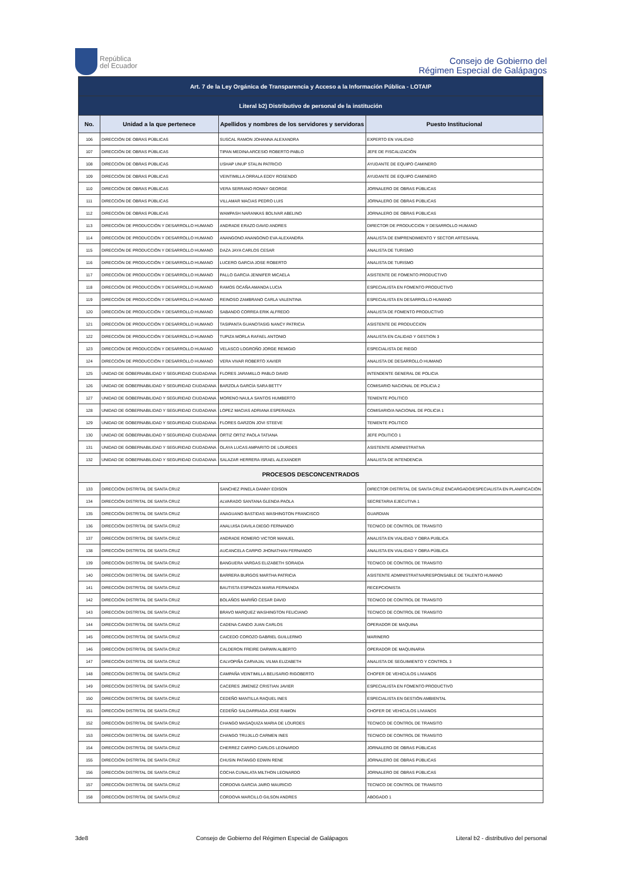República
del Ecuador
Consejo de Gobierno del
Régimen Especial de Galápagos
| Art. 7 de la Ley Orgánica de Transparencia y Acceso a la Información Pública - LOTAIP | | | |
| Literal b2) Distributivo de personal de la institución | | | |
| No. | Unidad a la que pertenece | Apellidos y nombres de los servidores y servidoras | Puesto Institucional |
| 106 | DIRECCIÓN DE OBRAS PÚBLICAS | SUSCAL RAMON JOHANNA ALEXANDRA | EXPERTO EN VIALIDAD |
| 107 | DIRECCIÓN DE OBRAS PÚBLICAS | TIPAN MEDINA ARCESIO ROBERTO PABLO | JEFE DE FISCALIZACIÓN |
| 108 | DIRECCIÓN DE OBRAS PÚBLICAS | USHAP UNUP STALIN PATRICIO | AYUDANTE DE EQUIPO CAMINERO |
| 109 | DIRECCIÓN DE OBRAS PÚBLICAS | VEINTIMILLA ORRALA EDDY ROSENDO | AYUDANTE DE EQUIPO CAMINERO |
| 110 | DIRECCIÓN DE OBRAS PÚBLICAS | VERA SERRANO RONNY GEORGE | JORNALERO DE OBRAS PÚBLICAS |
| 111 | DIRECCIÓN DE OBRAS PÚBLICAS | VILLAMAR MACIAS PEDRO LUIS | JORNALERO DE OBRAS PÚBLICAS |
| 112 | DIRECCIÓN DE OBRAS PÚBLICAS | WAMPASH NARANKAS BOLIVAR ABELINO | JORNALERO DE OBRAS PÚBLICAS |
| 113 | DIRECCIÓN DE PRODUCCIÓN Y DESARROLLO HUMANO | ANDRADE ERAZO DAVID ANDRES | DIRECTOR DE PRODUCCION Y DESARROLLO HUMANO |
| 114 | DIRECCIÓN DE PRODUCCIÓN Y DESARROLLO HUMANO | ANANGONO ANANGONO EVA ALEXANDRA | ANALISTA DE EMPRENDIMIENTO Y SECTOR ARTESANAL |
| 115 | DIRECCIÓN DE PRODUCCIÓN Y DESARROLLO HUMANO | DAZA JAYA CARLOS CESAR | ANALISTA DE TURISMO |
| 116 | DIRECCIÓN DE PRODUCCIÓN Y DESARROLLO HUMANO | LUCERO GARCIA JOSE ROBERTO | ANALISTA DE TURISMO |
| 117 | DIRECCIÓN DE PRODUCCIÓN Y DESARROLLO HUMANO | PALLO GARCIA JENNIFER MICAELA | ASISTENTE DE FOMENTO PRODUCTIVO |
| 118 | DIRECCIÓN DE PRODUCCIÓN Y DESARROLLO HUMANO | RAMOS OCAÑA AMANDA LUCIA | ESPECIALISTA EN FOMENTO PRODUCTIVO |
| 119 | DIRECCIÓN DE PRODUCCIÓN Y DESARROLLO HUMANO | REINOSO ZAMBRANO CARLA VALENTINA | ESPECIALISTA EN DESARROLLO HUMANO |
| 120 | DIRECCIÓN DE PRODUCCIÓN Y DESARROLLO HUMANO | SABANDO CORREA ERIK ALFREDO | ANALISTA DE FOMENTO PRODUCTIVO |
| 121 | DIRECCIÓN DE PRODUCCIÓN Y DESARROLLO HUMANO | TASIPANTA GUANOTASIG NANCY PATRICIA | ASISTENTE DE PRODUCCION |
| 122 | DIRECCIÓN DE PRODUCCIÓN Y DESARROLLO HUMANO | TUPIZA MORLA RAFAEL ANTONIO | ANALISTA EN CALIDAD Y GESTION 3 |
| 123 | DIRECCIÓN DE PRODUCCIÓN Y DESARROLLO HUMANO | VELASCO LOGROÑO JORGE REMIGIO | ESPECIALISTA DE RIEGO |
| 124 | DIRECCIÓN DE PRODUCCIÓN Y DESARROLLO HUMANO | VERA VIVAR ROBERTO XAVIER | ANALISTA DE DESARROLLO HUMANO |
| 125 | UNIDAD DE GOBERNABILIDAD Y SEGURIDAD CIUDADANA | FLORES JARAMILLO PABLO DAVID | INTENDENTE GENERAL DE POLICIA |
| 126 | UNIDAD DE GOBERNABILIDAD Y SEGURIDAD CIUDADANA | BARZOLA GARCÍA SARA BETTY | COMISARIO NACIONAL DE POLICIA 2 |
| 127 | UNIDAD DE GOBERNABILIDAD Y SEGURIDAD CIUDADANA | MORENO NAULA SANTOS HUMBERTO | TENIENTE POLITICO |
| 128 | UNIDAD DE GOBERNABILIDAD Y SEGURIDAD CIUDADANA | LOPEZ MACIAS ADRIANA ESPERANZA | COMISARIO/A NACIONAL DE POLICIA 1 |
| 129 | UNIDAD DE GOBERNABILIDAD Y SEGURIDAD CIUDADANA | FLORES GARZON JOVI STEEVE | TENIENTE POLITICO |
| 130 | UNIDAD DE GOBERNABILIDAD Y SEGURIDAD CIUDADANA | ORTIZ ORTIZ PAOLA TATIANA | JEFE POLITICO 1 |
| 131 | UNIDAD DE GOBERNABILIDAD Y SEGURIDAD CIUDADANA | OLAYA LUCAS AMPARITO DE LOURDES | ASISTENTE ADMINISTRATIVA |
| 132 | UNIDAD DE GOBERNABILIDAD Y SEGURIDAD CIUDADANA | SALAZAR HERRERA ISRAEL ALEXANDER | ANALISTA DE INTENDENCIA |
| PROCESOS DESCONCENTRADOS | | | |
| 133 | DIRECCIÓN DISTRITAL DE SANTA CRUZ | SANCHEZ PINELA DANNY EDISON | DIRECTOR DISTRITAL DE SANTA CRUZ ENCARGADO/ESPECIALISTA EN PLANIFICACIÓN |
| 134 | DIRECCIÓN DISTRITAL DE SANTA CRUZ | ALVARADO SANTANA GLENDA PAOLA | SECRETARIA EJECUTIVA 1 |
| 135 | DIRECCIÓN DISTRITAL DE SANTA CRUZ | ANAGUANO BASTIDAS WASHINGTON FRANCISCO | GUARDIAN |
| 136 | DIRECCIÓN DISTRITAL DE SANTA CRUZ | ANALUISA DAVILA DIEGO FERNANDO | TECNICO DE CONTROL DE TRANSITO |
| 137 | DIRECCIÓN DISTRITAL DE SANTA CRUZ | ANDRADE ROMERO VICTOR MANUEL | ANALISTA EN VIALIDAD Y OBRA PUBLICA |
| 138 | DIRECCIÓN DISTRITAL DE SANTA CRUZ | AUCANCELA CARPIO JHONATHAN FERNANDO | ANALISTA EN VIALIDAD Y OBRA PÚBLICA |
| 139 | DIRECCIÓN DISTRITAL DE SANTA CRUZ | BANGUERA VARGAS ELIZABETH SORAIDA | TECNICO DE CONTROL DE TRANSITO |
| 140 | DIRECCIÓN DISTRITAL DE SANTA CRUZ | BARRERA BURGOS MARTHA PATRICIA | ASISTENTE ADMINISTRATIVA/RESPONSABLE DE TALENTO HUMANO |
| 141 | DIRECCIÓN DISTRITAL DE SANTA CRUZ | BAUTISTA ESPINOZA MARIA FERNANDA | RECEPCIONISTA |
| 142 | DIRECCIÓN DISTRITAL DE SANTA CRUZ | BOLAÑOS MARIÑO CESAR DAVID | TECNICO DE CONTROL DE TRANSITO |
| 143 | DIRECCIÓN DISTRITAL DE SANTA CRUZ | BRAVO MARQUEZ WASHINGTON FELICIANO | TECNICO DE CONTROL DE TRANSITO |
| 144 | DIRECCIÓN DISTRITAL DE SANTA CRUZ | CADENA CANDO JUAN CARLOS | OPERADOR DE MAQUINA |
| 145 | DIRECCIÓN DISTRITAL DE SANTA CRUZ | CAICEDO COROZO GABRIEL GUILLERMO | MARINERO |
| 146 | DIRECCIÓN DISTRITAL DE SANTA CRUZ | CALDERON FREIRE DARWIN ALBERTO | OPERADOR DE MAQUINARIA |
| 147 | DIRECCIÓN DISTRITAL DE SANTA CRUZ | CALVOPIÑA CARVAJAL VILMA ELIZABETH | ANALISTA DE SEGUIMIENTO Y CONTROL 3 |
| 148 | DIRECCIÓN DISTRITAL DE SANTA CRUZ | CAMPAÑA VEINTIMILLA BELISARIO RIGOBERTO | CHOFER DE VEHICULOS LIVIANOS |
| 149 | DIRECCIÓN DISTRITAL DE SANTA CRUZ | CACERES JIMENEZ CRISTIAN JAVIER | ESPECIALISTA EN FOMENTO PRODUCTIVO |
| 150 | DIRECCIÓN DISTRITAL DE SANTA CRUZ | CEDEÑO MANTILLA RAQUEL INES | ESPECIALISTA EN GESTIÓN AMBIENTAL |
| 151 | DIRECCIÓN DISTRITAL DE SANTA CRUZ | CEDEÑO SALDARRIAGA JOSE RAMON | CHOFER DE VEHICULOS LIVIANOS |
| 152 | DIRECCIÓN DISTRITAL DE SANTA CRUZ | CHANGO MASAQUIZA MARIA DE LOURDES | TECNICO DE CONTROL DE TRANSITO |
| 153 | DIRECCIÓN DISTRITAL DE SANTA CRUZ | CHANGO TRUJILLO CARMEN INES | TECNICO DE CONTROL DE TRANSITO |
| 154 | DIRECCIÓN DISTRITAL DE SANTA CRUZ | CHERREZ CARPIO CARLOS LEONARDO | JORNALERO DE OBRAS PÚBLICAS |
| 155 | DIRECCIÓN DISTRITAL DE SANTA CRUZ | CHUSIN PATANGO EDWIN RENE | JORNALERO DE OBRAS PÚBLICAS |
| 156 | DIRECCIÓN DISTRITAL DE SANTA CRUZ | COCHA CUNALATA MILTHON LEONARDO | JORNALERO DE OBRAS PÚBLICAS |
| 157 | DIRECCIÓN DISTRITAL DE SANTA CRUZ | CORDOVA GARCIA JAIRO MAURICIO | TECNICO DE CONTROL DE TRANSITO |
| 158 | DIRECCIÓN DISTRITAL DE SANTA CRUZ | CORDOVA MARCILLO GILSON ANDRES | ABOGADO 1 |
3de8 Consejo de Gobierno del Régimen Especial de Galápagos Literal b2 - distributivo del personal